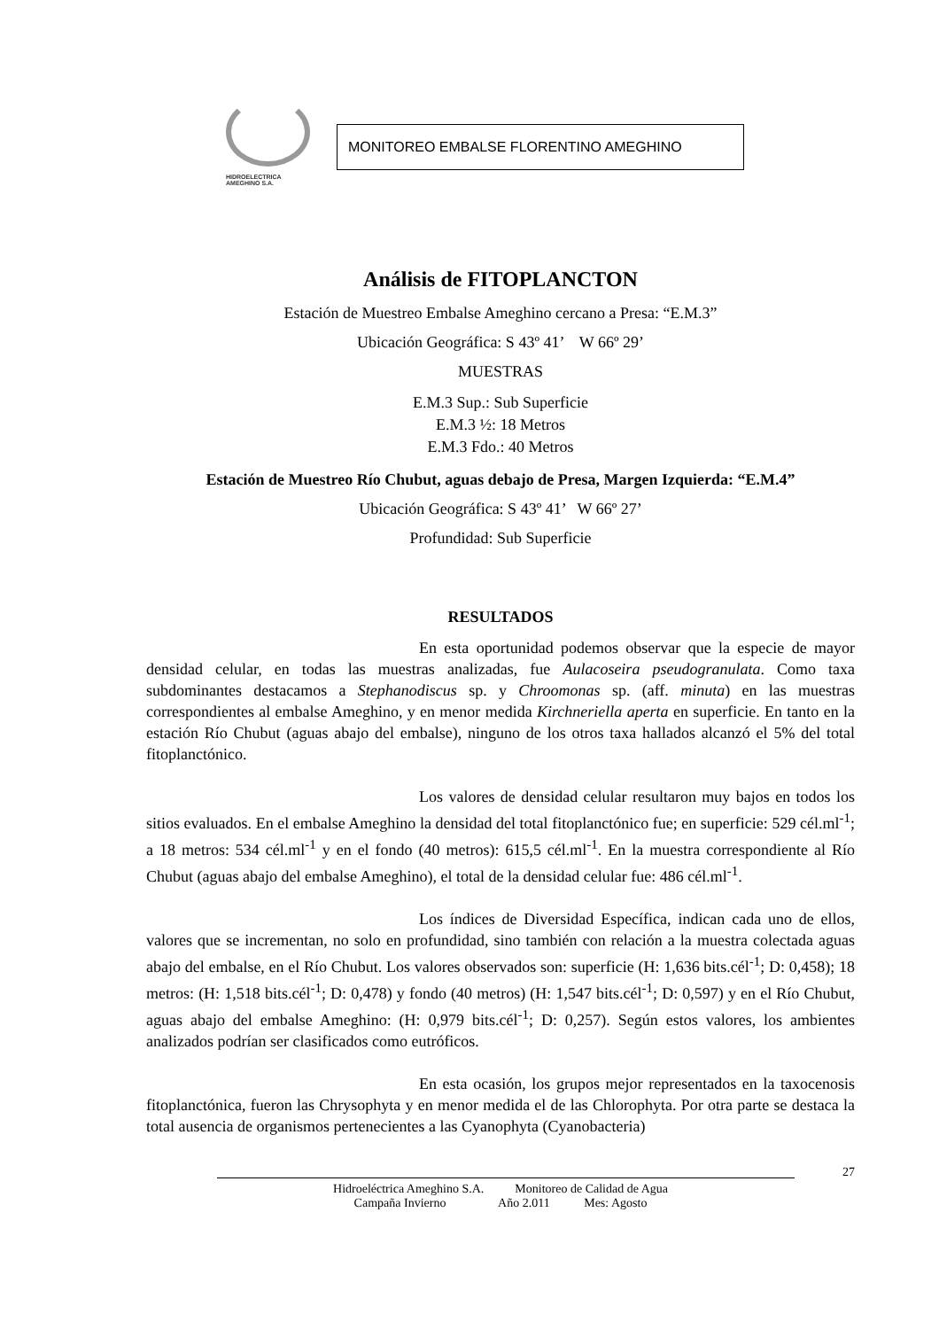HIDROELECTRICA
AMEGHINO S.A.
MONITOREO EMBALSE FLORENTINO AMEGHINO
Análisis de FITOPLANCTON
Estación de Muestreo Embalse Ameghino cercano a Presa: “E.M.3”
Ubicación Geográfica: S 43º 41’ W 66º 29’
MUESTRAS
E.M.3 Sup.: Sub Superficie
E.M.3 ½: 18 Metros
E.M.3 Fdo.: 40 Metros
Estación de Muestreo Río Chubut, aguas debajo de Presa, Margen Izquierda: “E.M.4”
Ubicación Geográfica: S 43º 41’ W 66º 27’
Profundidad: Sub Superficie
RESULTADOS
En esta oportunidad podemos observar que la especie de mayor densidad celular, en todas las muestras analizadas, fue Aulacoseira pseudogranulata. Como taxa subdominantes destacamos a Stephanodiscus sp. y Chroomonas sp. (aff. minuta) en las muestras correspondientes al embalse Ameghino, y en menor medida Kirchneriella aperta en superficie. En tanto en la estación Río Chubut (aguas abajo del embalse), ninguno de los otros taxa hallados alcanzó el 5% del total fitoplanctónico.
Los valores de densidad celular resultaron muy bajos en todos los sitios evaluados. En el embalse Ameghino la densidad del total fitoplanctónico fue; en superficie: 529 cél.ml<sup>-1</sup>; a 18 metros: 534 cél.ml<sup>-1</sup> y en el fondo (40 metros): 615,5 cél.ml<sup>-1</sup>. En la muestra correspondiente al Río Chubut (aguas abajo del embalse Ameghino), el total de la densidad celular fue: 486 cél.ml<sup>-1</sup>.
Los índices de Diversidad Específica, indican cada uno de ellos, valores que se incrementan, no solo en profundidad, sino también con relación a la muestra colectada aguas abajo del embalse, en el Río Chubut. Los valores observados son: superficie (H: 1,636 bits.cél<sup>-1</sup>; D: 0,458); 18 metros: (H: 1,518 bits.cél<sup>-1</sup>; D: 0,478) y fondo (40 metros) (H: 1,547 bits.cél<sup>-1</sup>; D: 0,597) y en el Río Chubut, aguas abajo del embalse Ameghino: (H: 0,979 bits.cél<sup>-1</sup>; D: 0,257). Según estos valores, los ambientes analizados podrían ser clasificados como eutróficos.
En esta ocasión, los grupos mejor representados en la taxocenosis fitoplanctónica, fueron las Chrysophyta y en menor medida el de las Chlorophyta. Por otra parte se destaca la total ausencia de organismos pertenecientes a las Cyanophyta (Cyanobacteria)
27
Hidroeléctrica Ameghino S.A. Monitoreo de Calidad de Agua
Campaña Invierno Año 2.011 Mes: Agosto